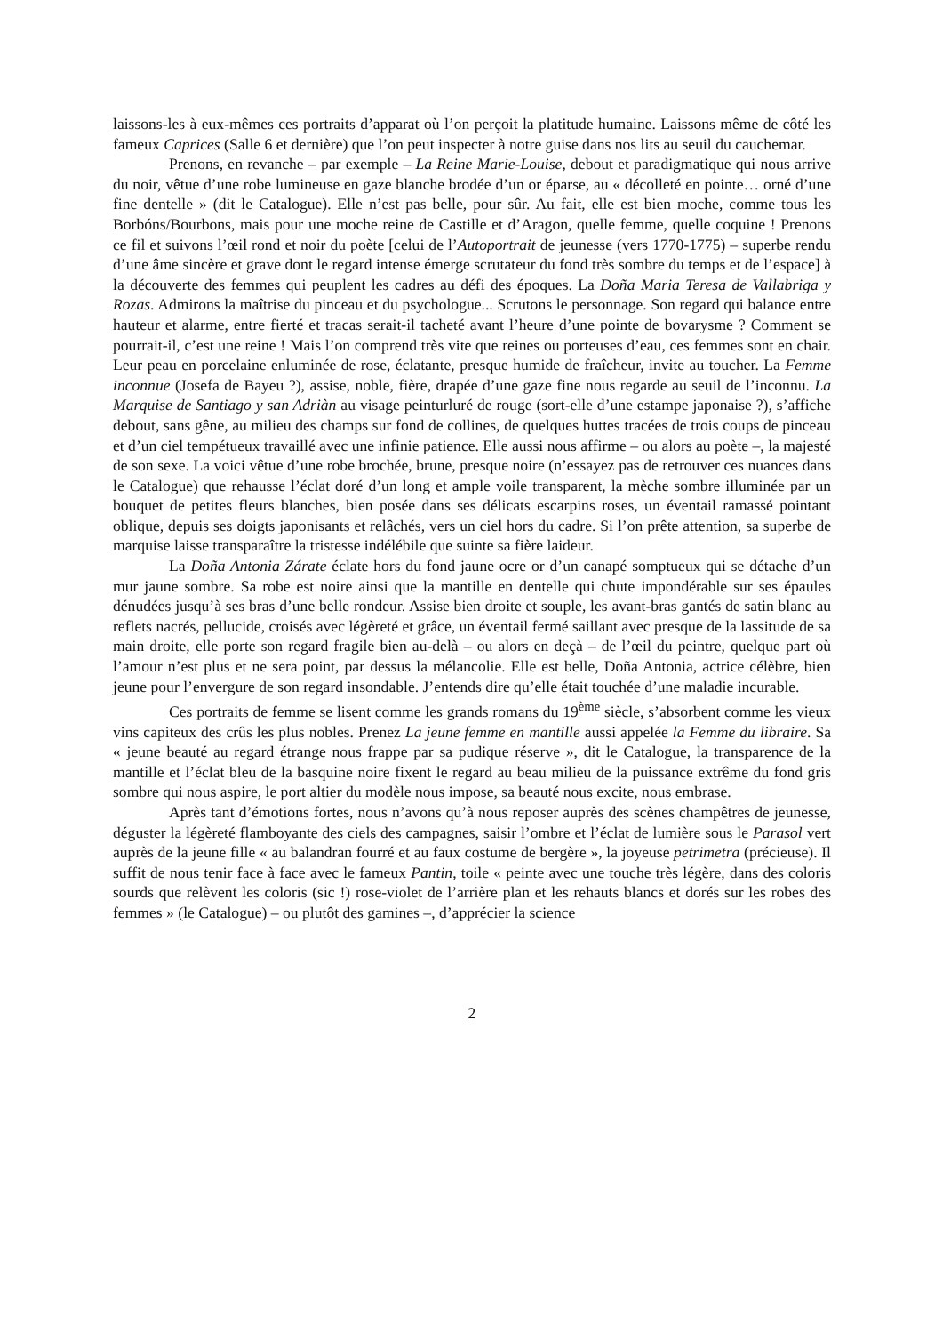laissons-les à eux-mêmes ces portraits d’apparat où l’on perçoit la platitude humaine. Laissons même de côté les fameux Caprices (Salle 6 et dernière) que l’on peut inspecter à notre guise dans nos lits au seuil du cauchemar.
Prenons, en revanche – par exemple – La Reine Marie-Louise, debout et paradigmatique qui nous arrive du noir, vêtue d’une robe lumineuse en gaze blanche brodée d’un or éparse, au « décolleté en pointe… orné d’une fine dentelle » (dit le Catalogue). Elle n’est pas belle, pour sûr. Au fait, elle est bien moche, comme tous les Borbóns/Bourbons, mais pour une moche reine de Castille et d’Aragon, quelle femme, quelle coquine ! Prenons ce fil et suivons l’œil rond et noir du poète [celui de l’Autoportrait de jeunesse (vers 1770-1775) – superbe rendu d’une âme sincère et grave dont le regard intense émerge scrutateur du fond très sombre du temps et de l’espace] à la découverte des femmes qui peuplent les cadres au défi des époques. La Doña Maria Teresa de Vallabriga y Rozas. Admirons la maîtrise du pinceau et du psychologue... Scrutons le personnage. Son regard qui balance entre hauteur et alarme, entre fierté et tracas serait-il tacheté avant l’heure d’une pointe de bovarysme ? Comment se pourrait-il, c’est une reine ! Mais l’on comprend très vite que reines ou porteuses d’eau, ces femmes sont en chair. Leur peau en porcelaine enluminée de rose, éclatante, presque humide de fraîcheur, invite au toucher. La Femme inconnue (Josefa de Bayeu ?), assise, noble, fière, drapée d’une gaze fine nous regarde au seuil de l’inconnu. La Marquise de Santiago y san Adriàn au visage peinturluré de rouge (sort-elle d’une estampe japonaise ?), s’affiche debout, sans gêne, au milieu des champs sur fond de collines, de quelques huttes tracées de trois coups de pinceau et d’un ciel tempétueux travaillé avec une infinie patience. Elle aussi nous affirme – ou alors au poète –, la majesté de son sexe. La voici vêtue d’une robe brochée, brune, presque noire (n’essayez pas de retrouver ces nuances dans le Catalogue) que rehausse l’éclat doré d’un long et ample voile transparent, la mèche sombre illuminée par un bouquet de petites fleurs blanches, bien posée dans ses délicats escarpins roses, un éventail ramassé pointant oblique, depuis ses doigts japonisants et relâchés, vers un ciel hors du cadre. Si l’on prête attention, sa superbe de marquise laisse transparaître la tristesse indélébile que suinte sa fière laideur.
La Doña Antonia Zárate éclate hors du fond jaune ocre or d’un canapé somptueux qui se détache d’un mur jaune sombre. Sa robe est noire ainsi que la mantille en dentelle qui chute impondérable sur ses épaules dénudées jusqu’à ses bras d’une belle rondeur. Assise bien droite et souple, les avant-bras gantés de satin blanc au reflets nacrés, pellucide, croisés avec légèreté et grâce, un éventail fermé saillant avec presque de la lassitude de sa main droite, elle porte son regard fragile bien au-delà – ou alors en deçà – de l’œil du peintre, quelque part où l’amour n’est plus et ne sera point, par dessus la mélancolie. Elle est belle, Doña Antonia, actrice célèbre, bien jeune pour l’envergure de son regard insondable. J’entends dire qu’elle était touchée d’une maladie incurable.
Ces portraits de femme se lisent comme les grands romans du 19<sup>ème</sup> siècle, s’absorbent comme les vieux vins capiteux des crûs les plus nobles. Prenez La jeune femme en mantille aussi appelée la Femme du libraire. Sa « jeune beauté au regard étrange nous frappe par sa pudique réserve », dit le Catalogue, la transparence de la mantille et l’éclat bleu de la basquine noire fixent le regard au beau milieu de la puissance extrême du fond gris sombre qui nous aspire, le port altier du modèle nous impose, sa beauté nous excite, nous embrase.
Après tant d’émotions fortes, nous n’avons qu’à nous reposer auprès des scènes champêtres de jeunesse, déguster la légèreté flamboyante des ciels des campagnes, saisir l’ombre et l’éclat de lumière sous le Parasol vert auprès de la jeune fille « au balandran fourré et au faux costume de bergère », la joyeuse petrimetra (précieuse). Il suffit de nous tenir face à face avec le fameux Pantin, toile « peinte avec une touche très légère, dans des coloris sourds que relèvent les coloris (sic !) rose-violet de l’arrière plan et les rehauts blancs et dorés sur les robes des femmes » (le Catalogue) – ou plutôt des gamines –, d’apprécier la science
2